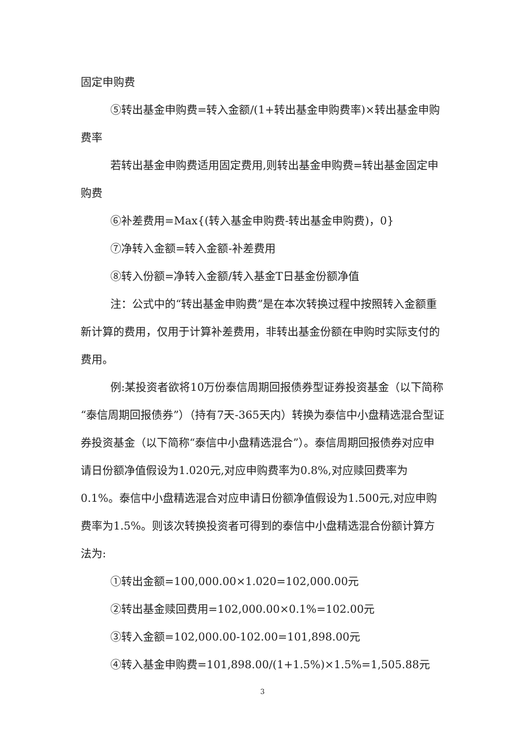固定申购费
⑤转出基金申购费=转入金额/(1+转出基金申购费率)×转出基金申购费率
若转出基金申购费适用固定费用,则转出基金申购费=转出基金固定申购费
⑥补差费用=Max{(转入基金申购费-转出基金申购费)，0}
⑦净转入金额=转入金额-补差费用
⑧转入份额=净转入金额/转入基金T日基金份额净值
注：公式中的“转出基金申购费”是在本次转换过程中按照转入金额重新计算的费用，仅用于计算补差费用，非转出基金份额在申购时实际支付的费用。
例:某投资者欲将10万份泰信周期回报债券型证券投资基金（以下简称“泰信周期回报债券”）（持有7天-365天内）转换为泰信中小盘精选混合型证券投资基金（以下简称“泰信中小盘精选混合”）。泰信周期回报债券对应申请日份额净值假设为1.020元,对应申购费率为0.8%,对应赎回费率为0.1%。泰信中小盘精选混合对应申请日份额净值假设为1.500元,对应申购费率为1.5%。则该次转换投资者可得到的泰信中小盘精选混合份额计算方法为:
①转出金额=100,000.00×1.020=102,000.00元
②转出基金赎回费用=102,000.00×0.1%=102.00元
③转入金额=102,000.00-102.00=101,898.00元
④转入基金申购费=101,898.00/(1+1.5%)×1.5%=1,505.88元
3